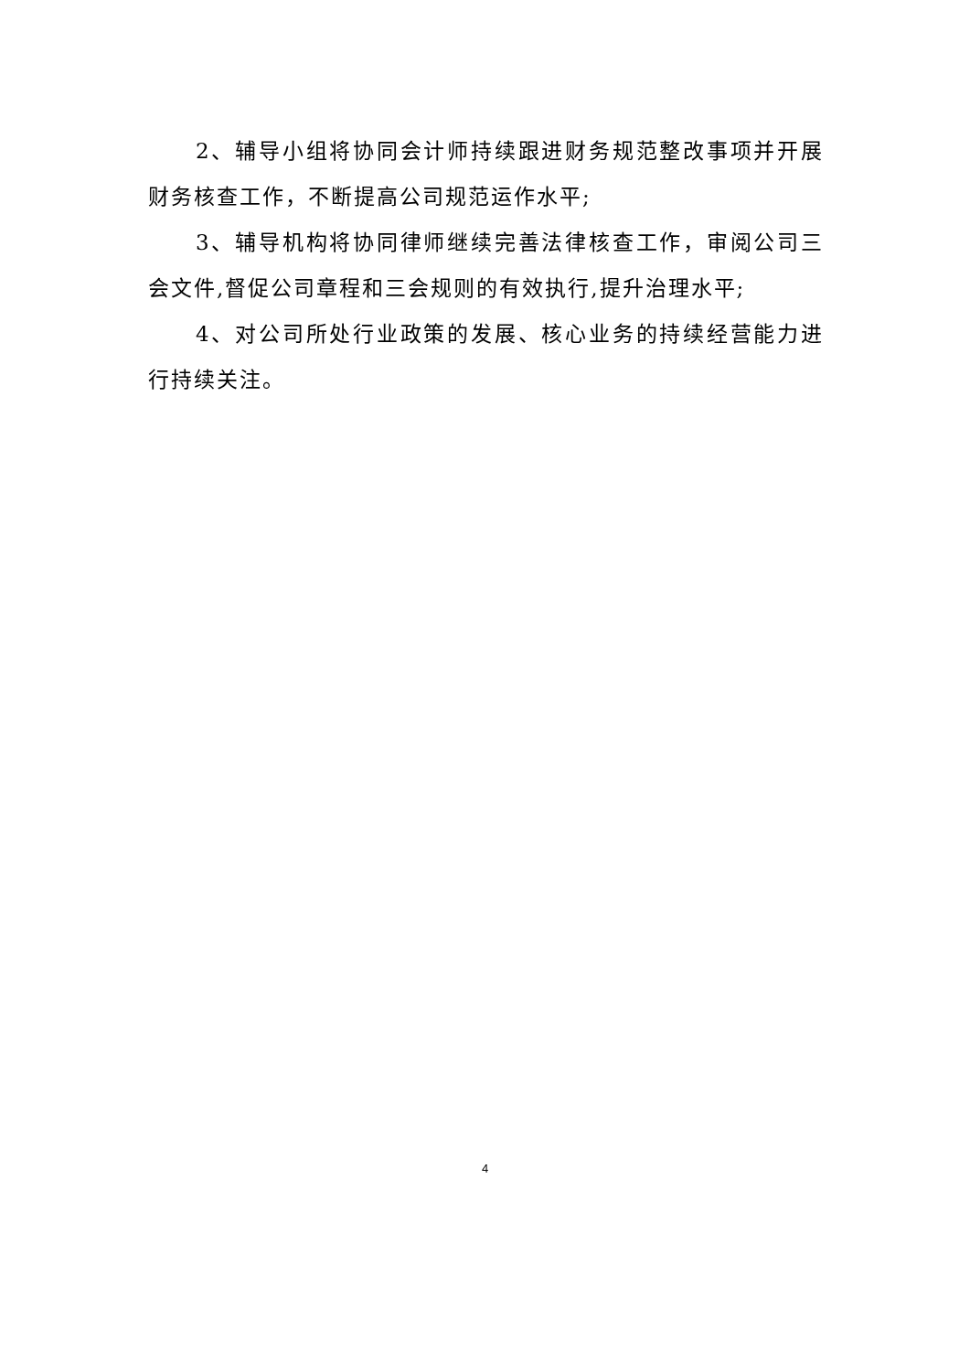2、辅导小组将协同会计师持续跟进财务规范整改事项并开展财务核查工作，不断提高公司规范运作水平;
3、辅导机构将协同律师继续完善法律核查工作，审阅公司三会文件,督促公司章程和三会规则的有效执行,提升治理水平;
4、对公司所处行业政策的发展、核心业务的持续经营能力进行持续关注。
4